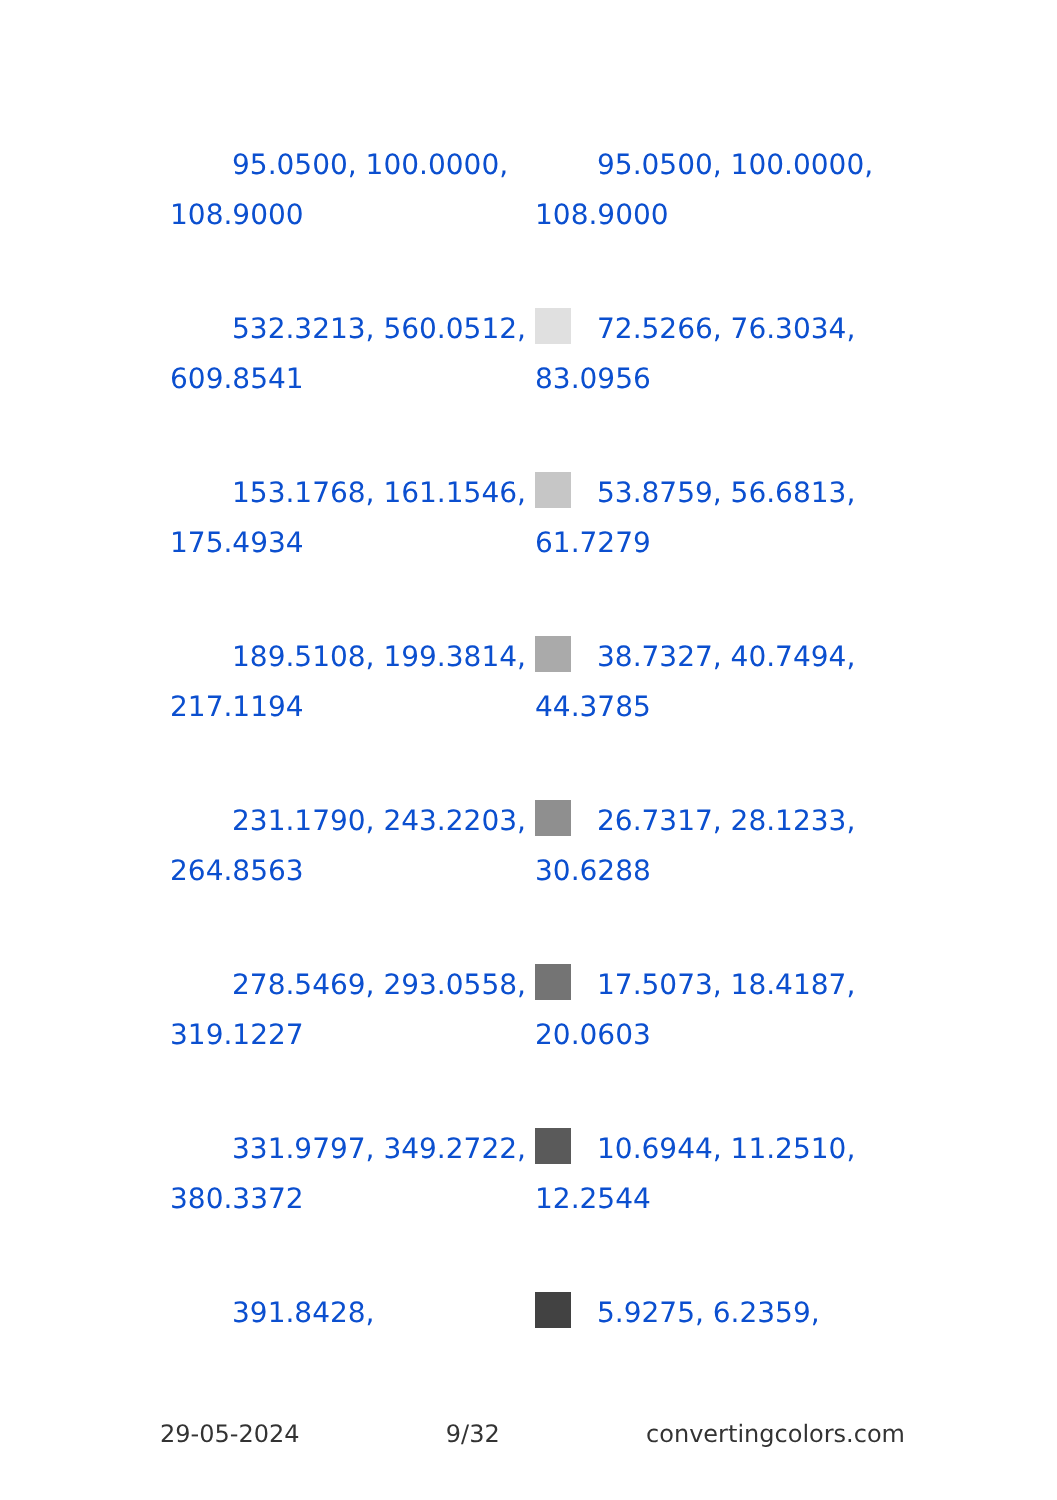| 95.0500, 100.0000, 108.9000 | 95.0500, 100.0000, 108.9000 |
| 532.3213, 560.0512, 609.8541 | 72.5266, 76.3034, 83.0956 |
| 153.1768, 161.1546, 175.4934 | 53.8759, 56.6813, 61.7279 |
| 189.5108, 199.3814, 217.1194 | 38.7327, 40.7494, 44.3785 |
| 231.1790, 243.2203, 264.8563 | 26.7317, 28.1233, 30.6288 |
| 278.5469, 293.0558, 319.1227 | 17.5073, 18.4187, 20.0603 |
| 331.9797, 349.2722, 380.3372 | 10.6944, 11.2510, 12.2544 |
| 391.8428, | 5.9275, 6.2359, |
29-05-2024 9/32 convertingcolors.com